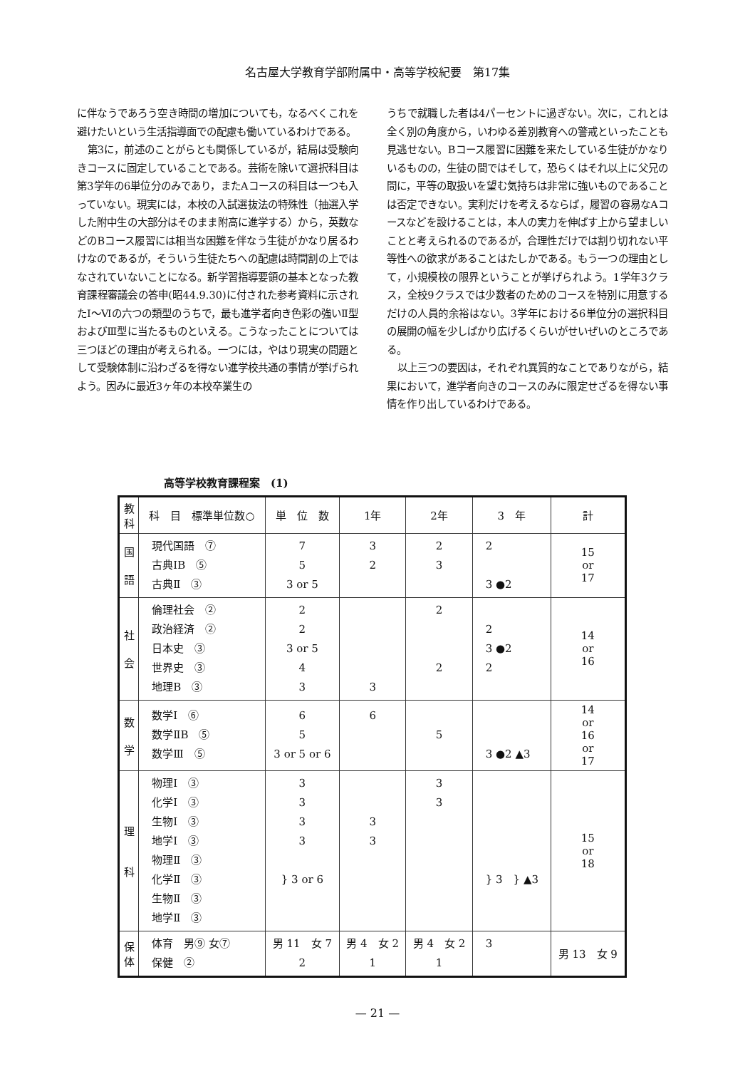名古屋大学教育学部附属中・高等学校紀要　第17集
に伴なうであろう空き時間の増加についても，なるべくこれを避けたいという生活指導面での配慮も働いているわけである。
第3に，前述のことがらとも関係しているが，結局は受験向きコースに固定していることである。芸術を除いて選択科目は第3学年の6単位分のみであり，またAコースの科目は一つも入っていない。現実には，本校の入試選抜法の特殊性（抽選入学した附中生の大部分はそのまま附高に進学する）から，英数などのBコース履習には相当な困難を伴なう生徒がかなり居るわけなのであるが，そういう生徒たちへの配慮は時間割の上ではなされていないことになる。新学習指導要領の基本となった教育課程審議会の答申(昭44.9.30)に付された参考資料に示されたⅠ～Ⅵの六つの類型のうちで，最も進学者向き色彩の強いⅡ型およびⅢ型に当たるものといえる。こうなったことについては三つほどの理由が考えられる。一つには，やはり現実の問題として受験体制に沿わざるを得ない進学校共通の事情が挙げられよう。因みに最近3ヶ年の本校卒業生の
うちで就職した者は4パーセントに過ぎない。次に，これとは全く別の角度から，いわゆる差別教育への警戒といったことも見逃せない。Bコース履習に困難を来たしている生徒がかなりいるものの，生徒の間ではそして，恐らくはそれ以上に父兄の間に，平等の取扱いを望む気持ちは非常に強いものであることは否定できない。実利だけを考えるならば，履習の容易なAコースなどを設けることは，本人の実力を伸ばす上から望ましいことと考えられるのであるが，合理性だけでは割り切れない平等性への欲求があることはたしかである。もう一つの理由として，小規模校の限界ということが挙げられよう。1学年3クラス，全校9クラスでは少数者のためのコースを特別に用意するだけの人員的余裕はない。3学年における6単位分の選択科目の展開の幅を少しばかり広げるくらいがせいぜいのところである。
以上三つの要因は，それぞれ異質的なことでありながら，結果において，進学者向きのコースのみに限定せざるを得ない事情を作り出しているわけである。
高等学校教育課程案　(1)
| 教 科 | 科 目 標準単位数○ | 単 位 数 | 1年 | 2年 | 3 年 | 計 |
| --- | --- | --- | --- | --- | --- | --- |
| 国 語 | 現代国語 ⑦ 古典ⅠB ⑤ 古典Ⅱ ③ | 7 5 3 or 5 | 3 2 | 2 3 | 2 3 ●2 | 15 or 17 |
| 社 会 | 倫理社会 ② 政治経済 ② 日本史 ③ 世界史 ③ 地理B ③ | 2 2 3 or 5 4 3 | 3 | 2 2 | 2 3 ●2 2 | 14 or 16 |
| 数 学 | 数学Ⅰ ⑥ 数学ⅡB ⑤ 数学Ⅲ ⑤ | 6 5 3 or 5 or 6 | 6 | 5 | 3 ●2 ▲3 | 14 or 16 or 17 |
| 理 科 | 物理Ⅰ ③ 化学Ⅰ ③ 生物Ⅰ ③ 地学Ⅰ ③ 物理Ⅱ ③ 化学Ⅱ ③ 生物Ⅱ ③ 地学Ⅱ ③ | 3 3 3 3 } 3 or 6 | 3 3 | 3 3 | } 3 } ▲3 | 15 or 18 |
| 保 体 | 体育 男⑨ 女⑦ 保健 ② | 男 11 女 7 2 | 男 4 女 2 1 | 男 4 女 2 1 | 3 | 男 13 女 9 |
— 21 —